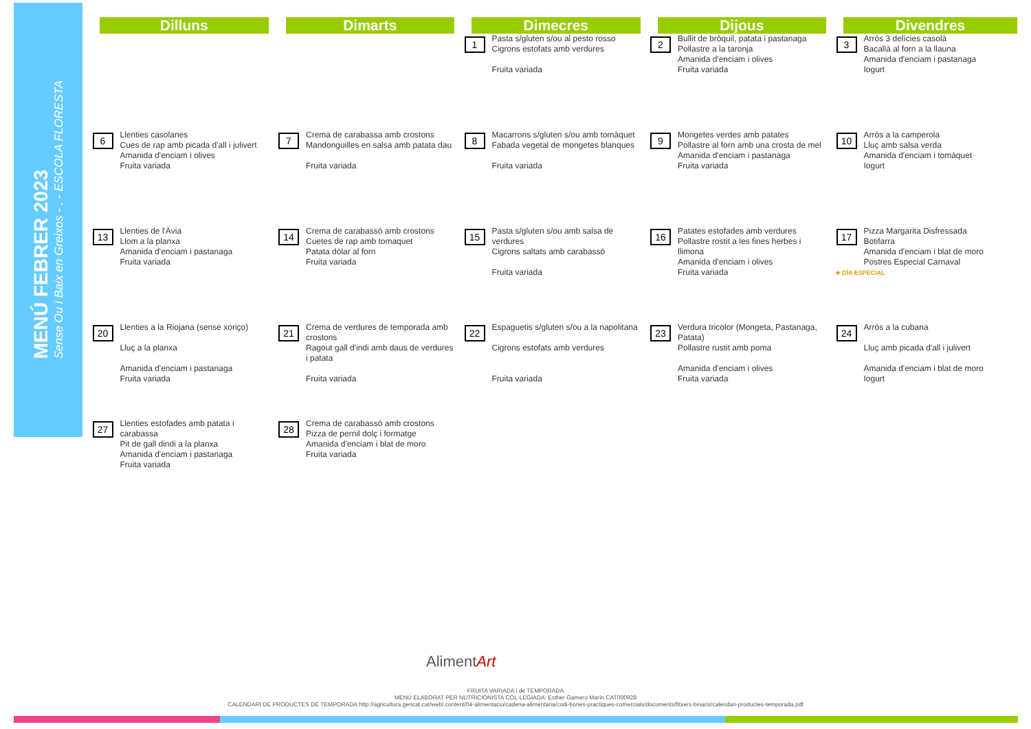MENÚ FEBRER 2023
Sense Ou i Baix en Greixos - . - ESCOLA FLORESTA
| Dilluns | Dimarts | Dimecres | Dijous | Divendres |
| --- | --- | --- | --- | --- |
| | | 1 Pasta s/gluten s/ou al pesto rosso Cigrons estofats amb verdures Fruita variada | 2 Bullit de bròquil, patata i pastanaga Pollastre a la taronja Amanida d'enciam i olives Fruita variada | 3 Arròs 3 delícies casolà Bacallà al forn a la llauna Amanida d'enciam i pastanaga Iogurt |
| 6 Llenties casolanes Cues de rap amb picada d'all i julivert Amanida d'enciam i olives Fruita variada | 7 Crema de carabassa amb crostons Mandonguilles en salsa amb patata dau Fruita variada | 8 Macarrons s/gluten s/ou amb tomàquet Fabada vegetal de mongetes blanques Fruita variada | 9 Mongetes verdes amb patates Pollastre al forn amb una crosta de mel Amanida d'enciam i pastanaga Fruita variada | 10 Arròs a la camperola Lluç amb salsa verda Amanida d'enciam i tomàquet Iogurt |
| 13 Llenties de l'Àvia Llom a la planxa Amanida d'enciam i pastanaga Fruita variada | 14 Crema de carabassó amb crostons Cuetes de rap amb tomaquet Patata dòlar al forn Fruita variada | 15 Pasta s/gluten s/ou amb salsa de verdures Cigrons saltats amb carabassó Fruita variada | 16 Patates estofades amb verdures Pollastre rostit a les fines herbes i llimona Amanida d'enciam i olives Fruita variada | 17 Pizza Margarita Disfressada Botifarra Amanida d'enciam i blat de moro Postres Especial Carnaval ★ DÍA ESPECIAL |
| 20 Llenties a la Riojana (sense xoriço) Lluç a la planxa Amanida d'enciam i pastanaga Fruita variada | 21 Crema de verdures de temporada amb crostons Ragout gall d'indi amb daus de verdures i patata Fruita variada | 22 Espaguetis s/gluten s/ou a la napolitana Cigrons estofats amb verdures Fruita variada | 23 Verdura tricolor (Mongeta, Pastanaga, Patata) Pollastre rustit amb poma Amanida d'enciam i olives Fruita variada | 24 Arròs a la cubana Lluç amb picada d'all i julivert Amanida d'enciam i blat de moro Iogurt |
| 27 Llenties estofades amb patata i carabassa Pit de gall dindi a la planxa Amanida d'enciam i pastanaga Fruita variada | 28 Crema de carabassó amb crostons Pizza de pernil dolç i formatge Amanida d'enciam i blat de moro Fruita variada | | | |
AlimentArt
FRUITA VARIADA i de TEMPORADA
MENÚ ELABORAT PER NUTRICIONISTA COL·LEGIADA: Esther Gamero Marín CAT000928
CALENDARI DE PRODUCTES DE TEMPORADA:http://agricultura.gencat.cat/web/.content/04-alimentacio/cadena-alimentaria/codi-bones-practiques-comercials/documents/fitxers-binaris/calendari-productes-temporada.pdf